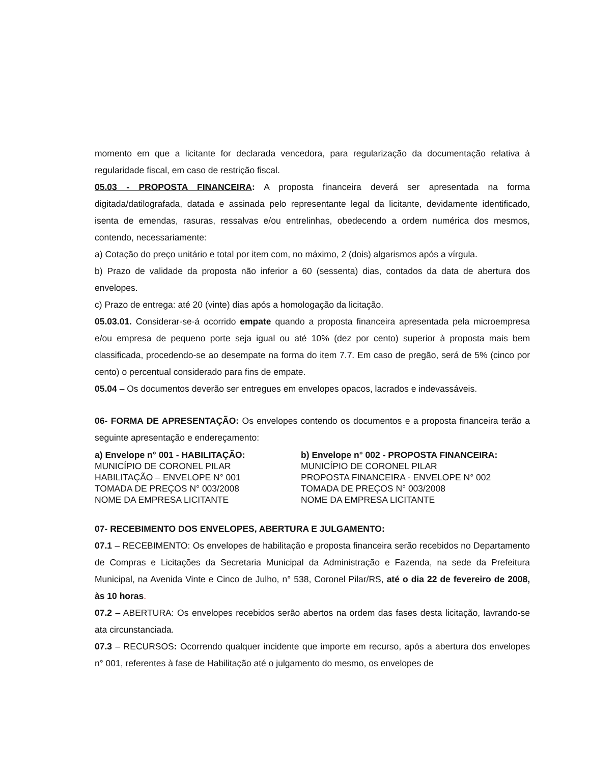momento em que a licitante for declarada vencedora, para regularização da documentação relativa à regularidade fiscal, em caso de restrição fiscal.
05.03 - PROPOSTA FINANCEIRA: A proposta financeira deverá ser apresentada na forma digitada/datilografada, datada e assinada pelo representante legal da licitante, devidamente identificado, isenta de emendas, rasuras, ressalvas e/ou entrelinhas, obedecendo a ordem numérica dos mesmos, contendo, necessariamente:
a) Cotação do preço unitário e total por item com, no máximo, 2 (dois) algarismos após a vírgula.
b) Prazo de validade da proposta não inferior a 60 (sessenta) dias, contados da data de abertura dos envelopes.
c) Prazo de entrega: até 20 (vinte) dias após a homologação da licitação.
05.03.01. Considerar-se-á ocorrido empate quando a proposta financeira apresentada pela microempresa e/ou empresa de pequeno porte seja igual ou até 10% (dez por cento) superior à proposta mais bem classificada, procedendo-se ao desempate na forma do item 7.7. Em caso de pregão, será de 5% (cinco por cento) o percentual considerado para fins de empate.
05.04 – Os documentos deverão ser entregues em envelopes opacos, lacrados e indevassáveis.
06- FORMA DE APRESENTAÇÃO: Os envelopes contendo os documentos e a proposta financeira terão a seguinte apresentação e endereçamento:
a) Envelope n° 001 - HABILITAÇÃO:
MUNICÍPIO DE CORONEL PILAR
HABILITAÇÃO – ENVELOPE N° 001
TOMADA DE PREÇOS N° 003/2008
NOME DA EMPRESA LICITANTE
b) Envelope n° 002 - PROPOSTA FINANCEIRA:
MUNICÍPIO DE CORONEL PILAR
PROPOSTA FINANCEIRA - ENVELOPE N° 002
TOMADA DE PREÇOS N° 003/2008
NOME DA EMPRESA LICITANTE
07- RECEBIMENTO DOS ENVELOPES, ABERTURA E JULGAMENTO:
07.1 – RECEBIMENTO: Os envelopes de habilitação e proposta financeira serão recebidos no Departamento de Compras e Licitações da Secretaria Municipal da Administração e Fazenda, na sede da Prefeitura Municipal, na Avenida Vinte e Cinco de Julho, n° 538, Coronel Pilar/RS, até o dia 22 de fevereiro de 2008, às 10 horas.
07.2 – ABERTURA: Os envelopes recebidos serão abertos na ordem das fases desta licitação, lavrando-se ata circunstanciada.
07.3 – RECURSOS: Ocorrendo qualquer incidente que importe em recurso, após a abertura dos envelopes n° 001, referentes à fase de Habilitação até o julgamento do mesmo, os envelopes de